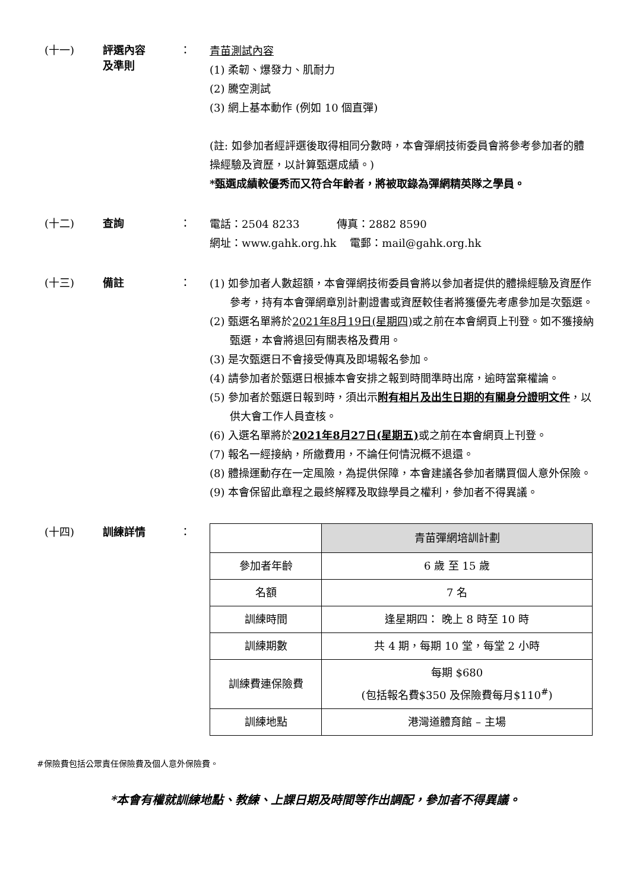(十一) 評選內容
及準則
：
青苗測試內容
(1) 柔韌、爆發力、肌耐力
(2) 騰空測試
(3) 網上基本動作 (例如 10 個直彈)
(註: 如參加者經評選後取得相同分數時，本會彈網技術委員會將參考參加者的體操經驗及資歷，以計算甄選成績。)
*甄選成績較優秀而又符合年齡者，將被取錄為彈網精英隊之學員。
(十二) 查詢 ：
電話：2504 8233 傳真：2882 8590
網址：www.gahk.org.hk 電郵：mail@gahk.org.hk
(十三) 備註 ：
(1) 如參加者人數超額，本會彈網技術委員會將以參加者提供的體操經驗及資歷作參考，持有本會彈網章別計劃證書或資歷較佳者將獲優先考慮參加是次甄選。
(2) 甄選名單將於2021年8月19日(星期四) 或之前在本會網頁上刊登。如不獲接納甄選，本會將退回有關表格及費用。
(3) 是次甄選日不會接受傳真及即場報名參加。
(4) 請參加者於甄選日根據本會安排之報到時間準時出席，逾時當棄權論。
(5) 參加者於甄選日報到時，須出示附有相片及出生日期的有關身分證明文件，以供大會工作人員查核。
(6) 入選名單將於2021年8月27日(星期五) 或之前在本會網頁上刊登。
(7) 報名一經接納，所繳費用，不論任何情況概不退還。
(8) 體操運動存在一定風險，為提供保障，本會建議各參加者購買個人意外保險。
(9) 本會保留此章程之最終解釋及取錄學員之權利，參加者不得異議。
(十四) 訓練詳情 ：
| | 青苗彈網培訓計劃 |
| 參加者年齡 | 6 歲 至 15 歲 |
| 名額 | 7 名 |
| 訓練時間 | 逢星期四： 晚上 8 時至 10 時 |
| 訓練期數 | 共 4 期，每期 10 堂，每堂 2 小時 |
| 訓練費連保險費 | 每期 $680 (包括報名費$350 及保險費每月$110<sup>#</sup>) |
| 訓練地點 | 港灣道體育館 – 主場 |
#保險費包括公眾責任保險費及個人意外保險費。
*本會有權就訓練地點、教練、上課日期及時間等作出調配，參加者不得異議。